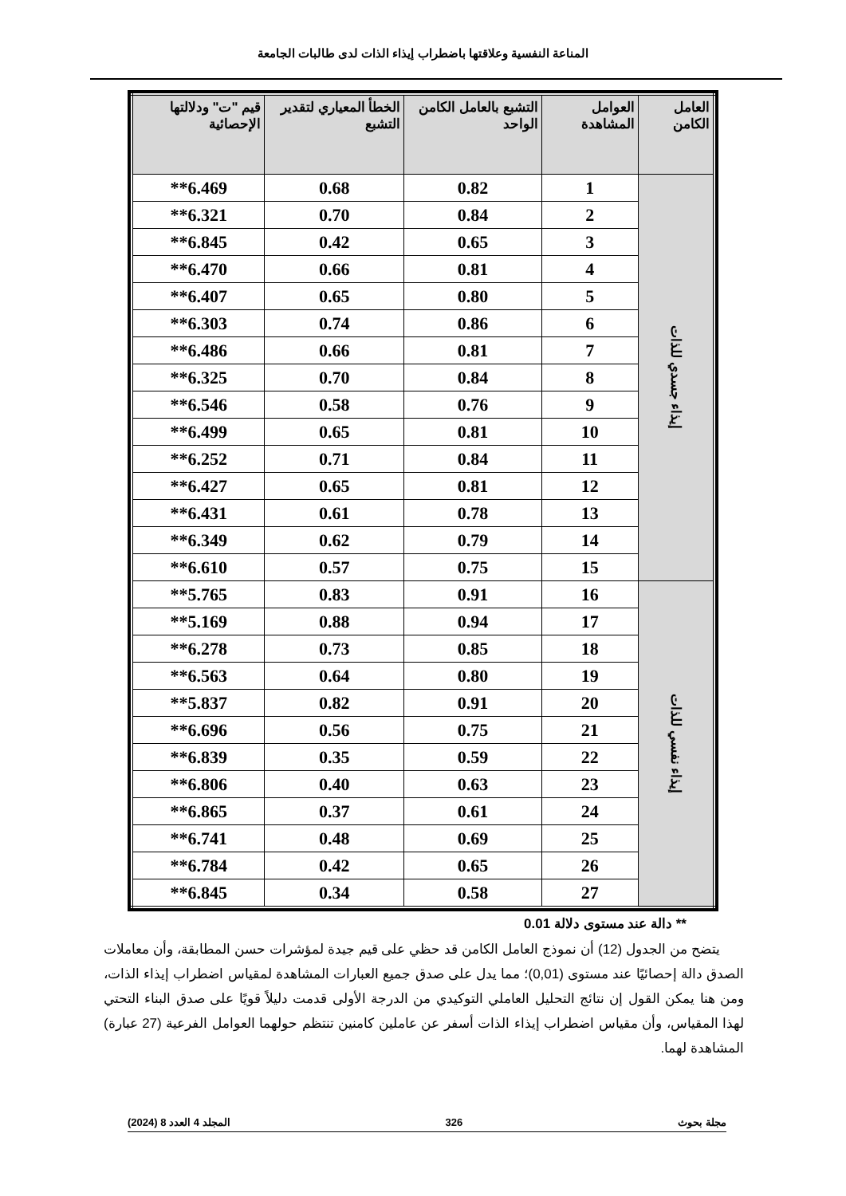المناعة النفسية وعلاقتها باضطراب إيذاء الذات لدى طالبات الجامعة
| العامل الكامن | العوامل المشاهدة | التشبع بالعامل الكامن الواحد | الخطأ المعياري لتقدير التشبع | قيم "ت" ودلالتها الإحصائية |
| --- | --- | --- | --- | --- |
| إيذاء جسدي للذات | 1 | 0.82 | 0.68 | 6.469** |
| | 2 | 0.84 | 0.70 | 6.321** |
| | 3 | 0.65 | 0.42 | 6.845** |
| | 4 | 0.81 | 0.66 | 6.470** |
| | 5 | 0.80 | 0.65 | 6.407** |
| | 6 | 0.86 | 0.74 | 6.303** |
| | 7 | 0.81 | 0.66 | 6.486** |
| | 8 | 0.84 | 0.70 | 6.325** |
| | 9 | 0.76 | 0.58 | 6.546** |
| | 10 | 0.81 | 0.65 | 6.499** |
| | 11 | 0.84 | 0.71 | 6.252** |
| | 12 | 0.81 | 0.65 | 6.427** |
| | 13 | 0.78 | 0.61 | 6.431** |
| | 14 | 0.79 | 0.62 | 6.349** |
| | 15 | 0.75 | 0.57 | 6.610** |
| إيذاء نفسي للذات | 16 | 0.91 | 0.83 | 5.765** |
| | 17 | 0.94 | 0.88 | 5.169** |
| | 18 | 0.85 | 0.73 | 6.278** |
| | 19 | 0.80 | 0.64 | 6.563** |
| | 20 | 0.91 | 0.82 | 5.837** |
| | 21 | 0.75 | 0.56 | 6.696** |
| | 22 | 0.59 | 0.35 | 6.839** |
| | 23 | 0.63 | 0.40 | 6.806** |
| | 24 | 0.61 | 0.37 | 6.865** |
| | 25 | 0.69 | 0.48 | 6.741** |
| | 26 | 0.65 | 0.42 | 6.784** |
| | 27 | 0.58 | 0.34 | 6.845** |
** دالة عند مستوى دلالة 0.01
يتضح من الجدول (12) أن نموذج العامل الكامن قد حظي على قيم جيدة لمؤشرات حسن المطابقة، وأن معاملات الصدق دالة إحصائيًا عند مستوى (0,01)؛ مما يدل على صدق جميع العبارات المشاهدة لمقياس اضطراب إيذاء الذات، ومن هنا يمكن القول إن نتائج التحليل العاملي التوكيدي من الدرجة الأولى قدمت دليلاً قويًا على صدق البناء التحتي لهذا المقياس، وأن مقياس اضطراب إيذاء الذات أسفر عن عاملين كامنين تنتظم حولهما العوامل الفرعية (27 عبارة) المشاهدة لهما.
مجلة بحوث 326 المجلد 4 العدد 8 (2024)